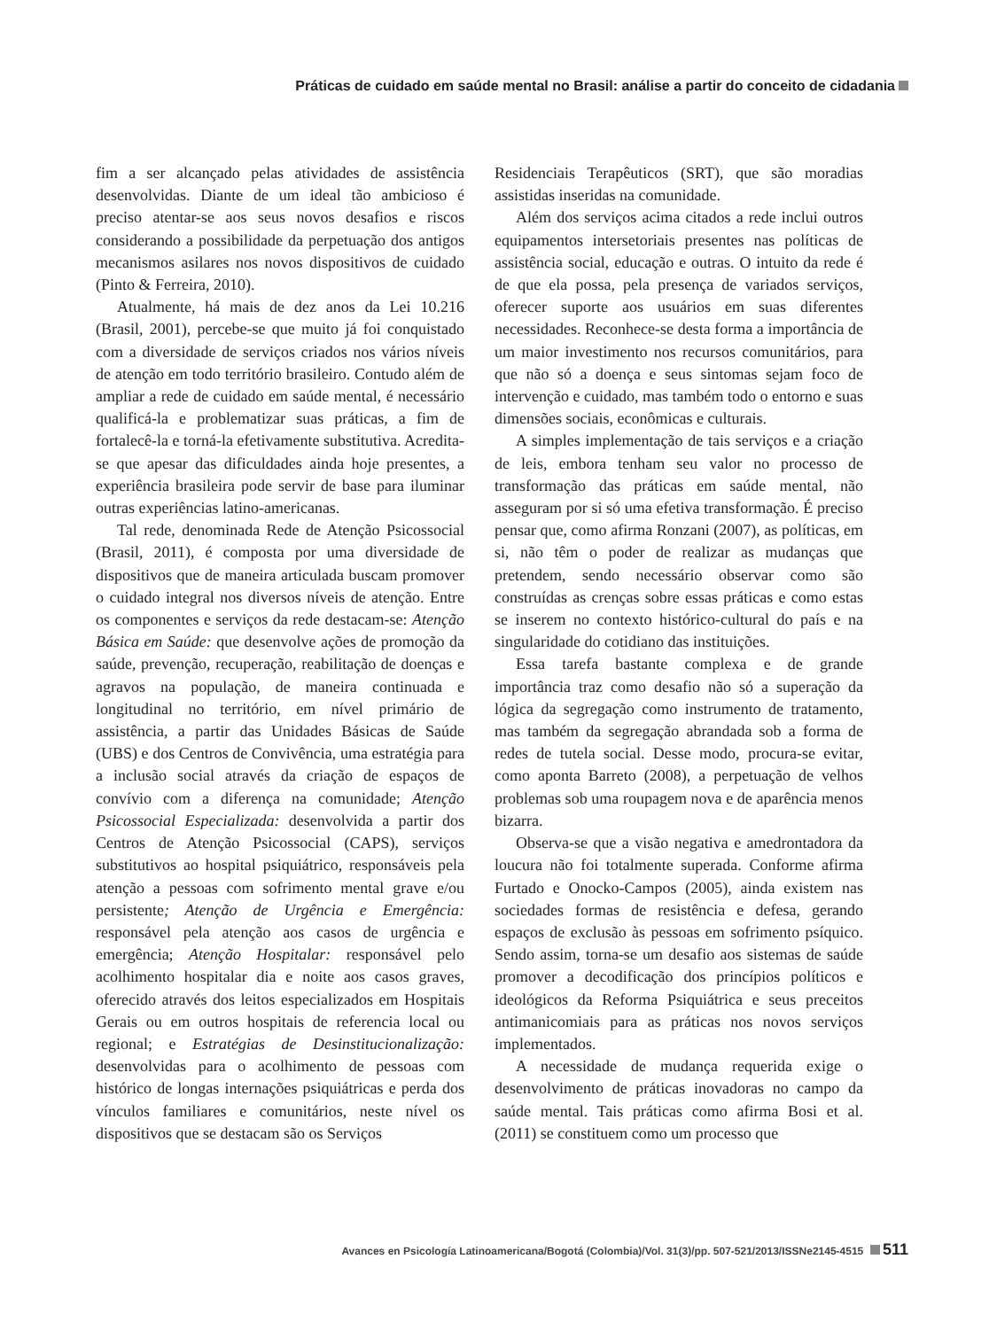Práticas de cuidado em saúde mental no Brasil: análise a partir do conceito de cidadania
fim a ser alcançado pelas atividades de assistência desenvolvidas. Diante de um ideal tão ambicioso é preciso atentar-se aos seus novos desafios e riscos considerando a possibilidade da perpetuação dos antigos mecanismos asilares nos novos dispositivos de cuidado (Pinto & Ferreira, 2010).
Atualmente, há mais de dez anos da Lei 10.216 (Brasil, 2001), percebe-se que muito já foi conquistado com a diversidade de serviços criados nos vários níveis de atenção em todo território brasileiro. Contudo além de ampliar a rede de cuidado em saúde mental, é necessário qualificá-la e problematizar suas práticas, a fim de fortalecê-la e torná-la efetivamente substitutiva. Acredita-se que apesar das dificuldades ainda hoje presentes, a experiência brasileira pode servir de base para iluminar outras experiências latino-americanas.
Tal rede, denominada Rede de Atenção Psicossocial (Brasil, 2011), é composta por uma diversidade de dispositivos que de maneira articulada buscam promover o cuidado integral nos diversos níveis de atenção. Entre os componentes e serviços da rede destacam-se: Atenção Básica em Saúde: que desenvolve ações de promoção da saúde, prevenção, recuperação, reabilitação de doenças e agravos na população, de maneira continuada e longitudinal no território, em nível primário de assistência, a partir das Unidades Básicas de Saúde (UBS) e dos Centros de Convivência, uma estratégia para a inclusão social através da criação de espaços de convívio com a diferença na comunidade; Atenção Psicossocial Especializada: desenvolvida a partir dos Centros de Atenção Psicossocial (CAPS), serviços substitutivos ao hospital psiquiátrico, responsáveis pela atenção a pessoas com sofrimento mental grave e/ou persistente; Atenção de Urgência e Emergência: responsável pela atenção aos casos de urgência e emergência; Atenção Hospitalar: responsável pelo acolhimento hospitalar dia e noite aos casos graves, oferecido através dos leitos especializados em Hospitais Gerais ou em outros hospitais de referencia local ou regional; e Estratégias de Desinstitucionalização: desenvolvidas para o acolhimento de pessoas com histórico de longas internações psiquiátricas e perda dos vínculos familiares e comunitários, neste nível os dispositivos que se destacam são os Serviços
Residenciais Terapêuticos (SRT), que são moradias assistidas inseridas na comunidade.
Além dos serviços acima citados a rede inclui outros equipamentos intersetoriais presentes nas políticas de assistência social, educação e outras. O intuito da rede é de que ela possa, pela presença de variados serviços, oferecer suporte aos usuários em suas diferentes necessidades. Reconhece-se desta forma a importância de um maior investimento nos recursos comunitários, para que não só a doença e seus sintomas sejam foco de intervenção e cuidado, mas também todo o entorno e suas dimensões sociais, econômicas e culturais.
A simples implementação de tais serviços e a criação de leis, embora tenham seu valor no processo de transformação das práticas em saúde mental, não asseguram por si só uma efetiva transformação. É preciso pensar que, como afirma Ronzani (2007), as políticas, em si, não têm o poder de realizar as mudanças que pretendem, sendo necessário observar como são construídas as crenças sobre essas práticas e como estas se inserem no contexto histórico-cultural do país e na singularidade do cotidiano das instituições.
Essa tarefa bastante complexa e de grande importância traz como desafio não só a superação da lógica da segregação como instrumento de tratamento, mas também da segregação abrandada sob a forma de redes de tutela social. Desse modo, procura-se evitar, como aponta Barreto (2008), a perpetuação de velhos problemas sob uma roupagem nova e de aparência menos bizarra.
Observa-se que a visão negativa e amedrontadora da loucura não foi totalmente superada. Conforme afirma Furtado e Onocko-Campos (2005), ainda existem nas sociedades formas de resistência e defesa, gerando espaços de exclusão às pessoas em sofrimento psíquico. Sendo assim, torna-se um desafio aos sistemas de saúde promover a decodificação dos princípios políticos e ideológicos da Reforma Psiquiátrica e seus preceitos antimanicomiais para as práticas nos novos serviços implementados.
A necessidade de mudança requerida exige o desenvolvimento de práticas inovadoras no campo da saúde mental. Tais práticas como afirma Bosi et al. (2011) se constituem como um processo que
Avances en Psicología Latinoamericana/Bogotá (Colombia)/Vol. 31(3)/pp. 507-521/2013/ISSNe2145-4515 511